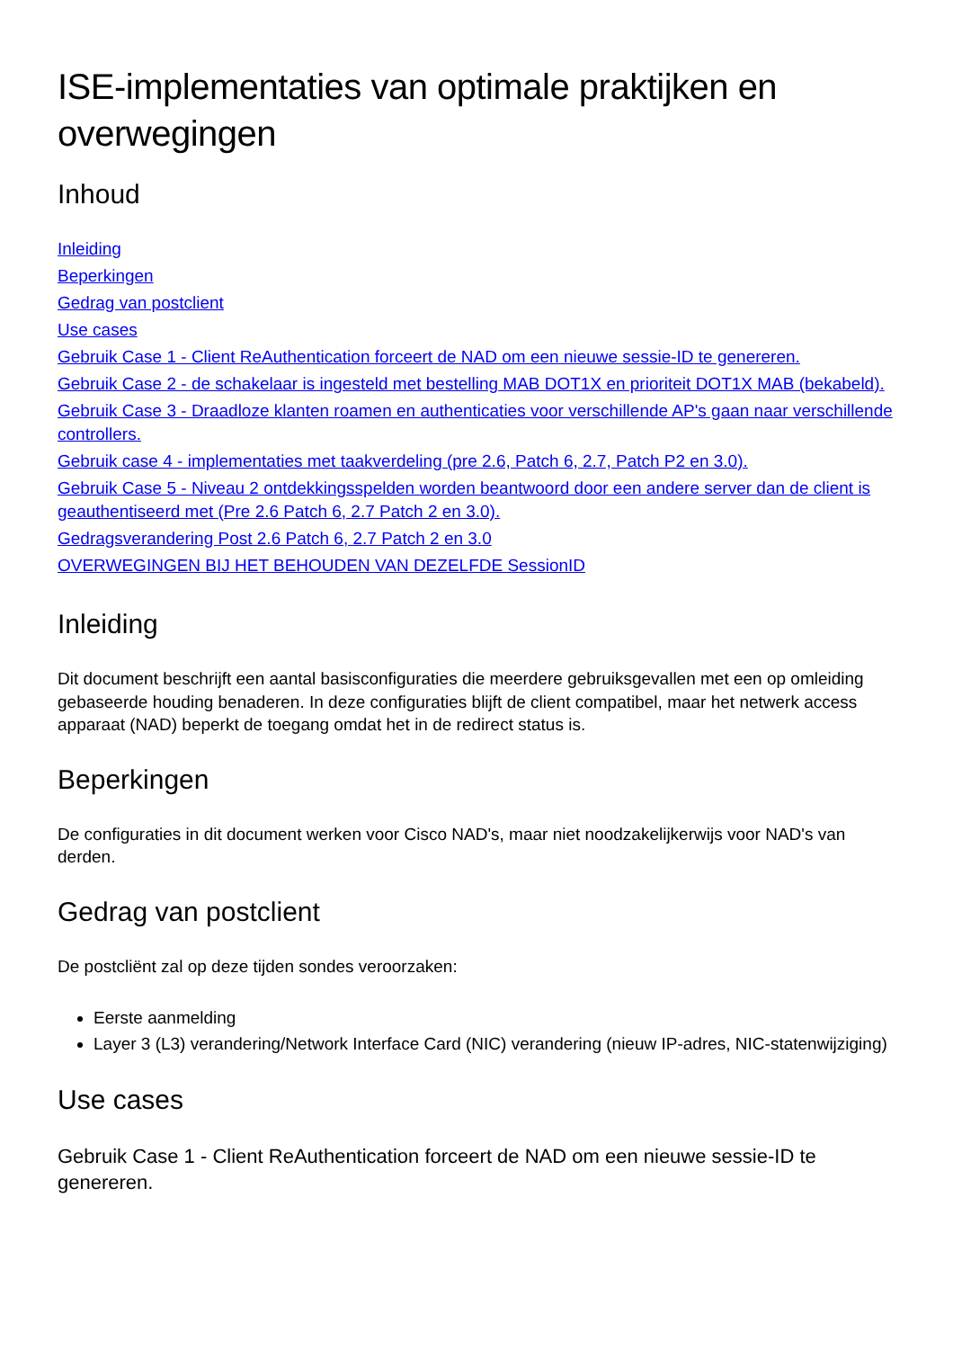ISE-implementaties van optimale praktijken en overwegingen
Inhoud
Inleiding
Beperkingen
Gedrag van postclient
Use cases
Gebruik Case 1 - Client ReAuthentication forceert de NAD om een nieuwe sessie-ID te genereren.
Gebruik Case 2 - de schakelaar is ingesteld met bestelling MAB DOT1X en prioriteit DOT1X MAB (bekabeld).
Gebruik Case 3 - Draadloze klanten roamen en authenticaties voor verschillende AP's gaan naar verschillende controllers.
Gebruik case 4 - implementaties met taakverdeling (pre 2.6, Patch 6, 2.7, Patch P2 en 3.0).
Gebruik Case 5 - Niveau 2 ontdekkingsspelden worden beantwoord door een andere server dan de client is geauthentiseerd met (Pre 2.6 Patch 6, 2.7 Patch 2 en 3.0).
Gedragsverandering Post 2.6 Patch 6, 2.7 Patch 2 en 3.0
OVERWEGINGEN BIJ HET BEHOUDEN VAN DEZELFDE SessionID
Inleiding
Dit document beschrijft een aantal basisconfiguraties die meerdere gebruiksgevallen met een op omleiding gebaseerde houding benaderen. In deze configuraties blijft de client compatibel, maar het netwerk access apparaat (NAD) beperkt de toegang omdat het in de redirect status is.
Beperkingen
De configuraties in dit document werken voor Cisco NAD's, maar niet noodzakelijkerwijs voor NAD's van derden.
Gedrag van postclient
De postcliënt zal op deze tijden sondes veroorzaken:
Eerste aanmelding
Layer 3 (L3) verandering/Network Interface Card (NIC) verandering (nieuw IP-adres, NIC-statenwijziging)
Use cases
Gebruik Case 1 - Client ReAuthentication forceert de NAD om een nieuwe sessie-ID te genereren.